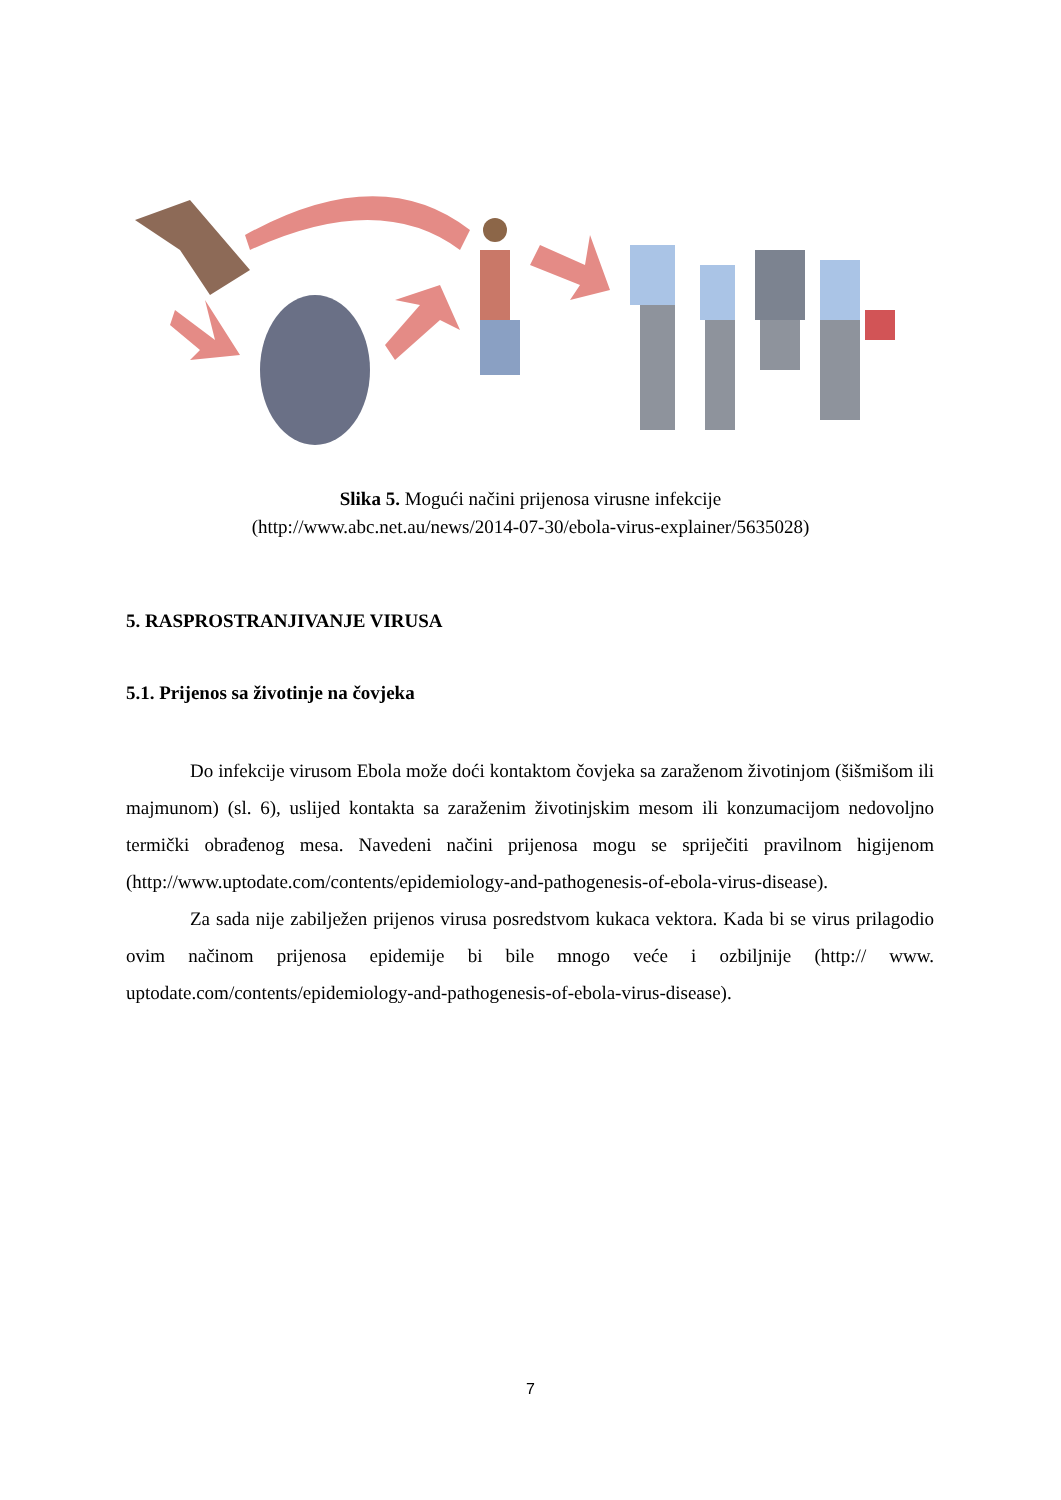Slika 5. Mogući načini prijenosa virusne infekcije
(http://www.abc.net.au/news/2014-07-30/ebola-virus-explainer/5635028)
5. RASPROSTRANJIVANJE VIRUSA
5.1. Prijenos sa životinje na čovjeka
Do infekcije virusom Ebola može doći kontaktom čovjeka sa zaraženom životinjom (šišmišom ili majmunom) (sl. 6), uslijed kontakta sa zaraženim životinjskim mesom ili konzumacijom nedovoljno termički obrađenog mesa. Navedeni načini prijenosa mogu se spriječiti pravilnom higijenom (http://www.uptodate.com/contents/epidemiology-and-pathogenesis-of-ebola-virus-disease).
Za sada nije zabilježen prijenos virusa posredstvom kukaca vektora. Kada bi se virus prilagodio ovim načinom prijenosa epidemije bi bile mnogo veće i ozbiljnije (http:// www. uptodate.com/contents/epidemiology-and-pathogenesis-of-ebola-virus-disease).
7